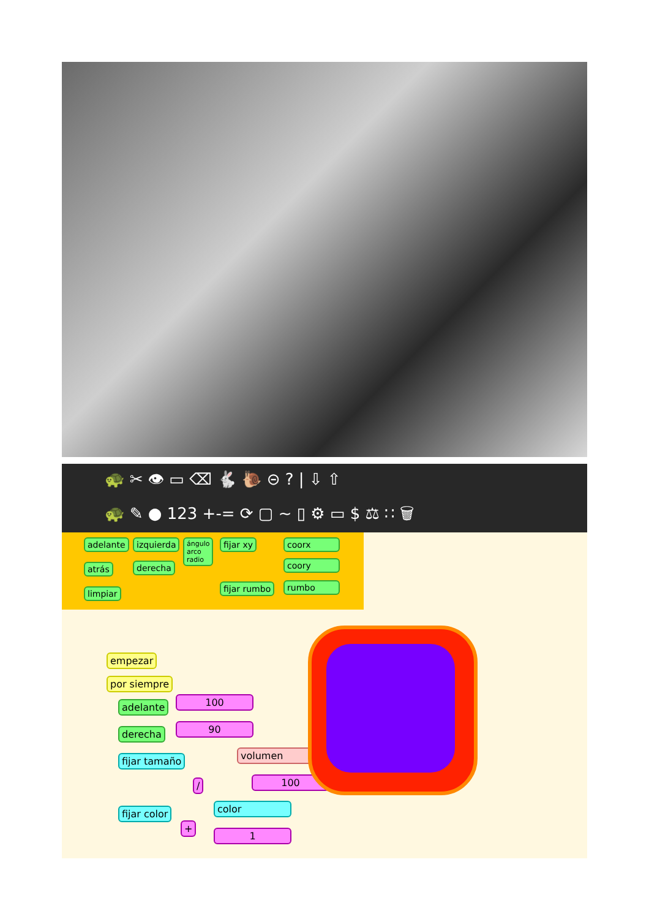🐢 ✂ 👁 ▭ ⌫ 🐇 🐌 ⊝ ? | ⇩ ⇧
🐢 ✎ ● 123 +-= ⟳ ▢ ~ ▯ ⚙ ▭ $ ⚖ ∷ 🗑
adelante izquierda
ángulo
arco
radio
fijar xy coorx
atrás derecha coory
limpiar fijar rumbo rumbo
empezar
por siempre
adelante 100
derecha 90
fijar tamaño
/
volumen
100
fijar color
+
color
1